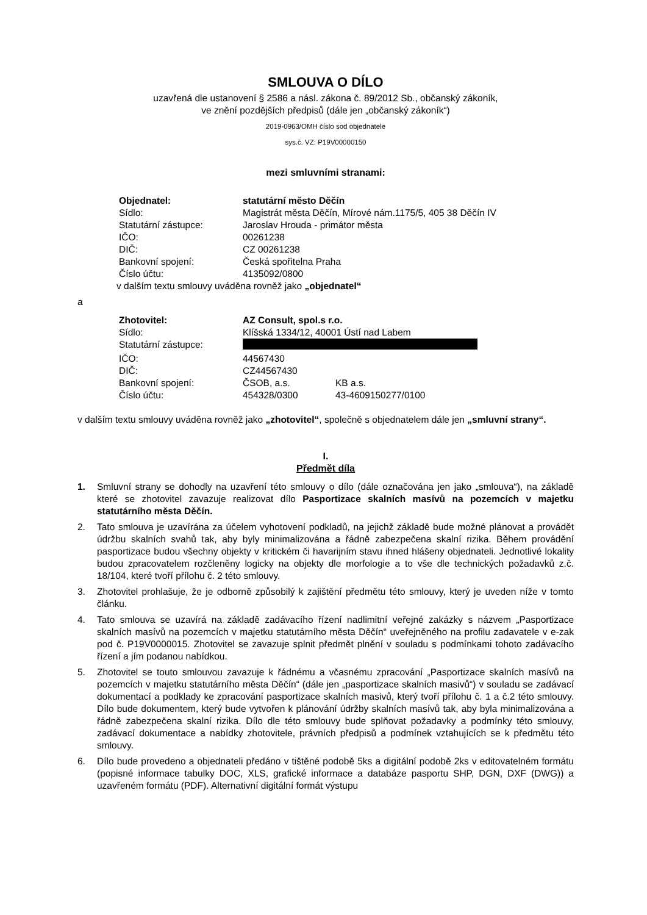SMLOUVA O DÍLO
uzavřená dle ustanovení § 2586 a násl. zákona č. 89/2012 Sb., občanský zákoník,
ve znění pozdějších předpisů (dále jen „občanský zákoník“)
2019-0963/OMH číslo sod objednatele
sys.č. VZ: P19V00000150
mezi smluvními stranami:
| Objednatel: | statutární město Děčín |
| Sídlo: | Magistrát města Děčín, Mírové nám.1175/5, 405 38 Děčín IV |
| Statutární zástupce: | Jaroslav Hrouda - primátor města |
| IČO: | 00261238 |
| DIČ: | CZ 00261238 |
| Bankovní spojení: | Česká spořitelna Praha |
| Číslo účtu: | 4135092/0800 |
v dalším textu smlouvy uváděna rovněž jako „objednatel“
a
| Zhotovitel: | AZ Consult, spol.s r.o. | |
| Sídlo: | Klíšská 1334/12, 40001 Ústí nad Labem | |
| Statutární zástupce: | | |
| IČO: | 44567430 | |
| DIČ: | CZ44567430 | |
| Bankovní spojení: | ČSOB, a.s. | KB a.s. |
| Číslo účtu: | 454328/0300 | 43-4609150277/0100 |
v dalším textu smlouvy uváděna rovněž jako „zhotovitel“, společně s objednatelem dále jen „smluvní strany“.
I.
Předmět díla
1. Smluvní strany se dohodly na uzavření této smlouvy o dílo (dále označována jen jako „smlouva“), na základě které se zhotovitel zavazuje realizovat dílo Pasportizace skalních masívů na pozemcích v majetku statutárního města Děčín.
2. Tato smlouva je uzavírána za účelem vyhotovení podkladů, na jejichž základě bude možné plánovat a provádět údržbu skalních svahů tak, aby byly minimalizována a řádně zabezpečena skalní rizika. Během provádění pasportizace budou všechny objekty v kritickém či havarijním stavu ihned hlášeny objednateli. Jednotlivé lokality budou zpracovatelem rozčleněny logicky na objekty dle morfologie a to vše dle technických požadavků z.č. 18/104, které tvoří přílohu č. 2 této smlouvy.
3. Zhotovitel prohlašuje, že je odborně způsobilý k zajištění předmětu této smlouvy, který je uveden níže v tomto článku.
4. Tato smlouva se uzavírá na základě zadávacího řízení nadlimitní veřejné zakázky s názvem „Pasportizace skalních masívů na pozemcích v majetku statutárního města Děčín“ uveřejněného na profilu zadavatele v e-zak pod č. P19V0000015. Zhotovitel se zavazuje splnit předmět plnění v souladu s podmínkami tohoto zadávacího řízení a jím podanou nabídkou.
5. Zhotovitel se touto smlouvou zavazuje k řádnému a včasnému zpracování „Pasportizace skalních masívů na pozemcích v majetku statutárního města Děčín“ (dále jen „pasportizace skalních masivů“) v souladu se zadávací dokumentací a podklady ke zpracování pasportizace skalních masivů, který tvoří přílohu č. 1 a č.2 této smlouvy. Dílo bude dokumentem, který bude vytvořen k plánování údržby skalních masívů tak, aby byla minimalizována a řádně zabezpečena skalní rizika. Dílo dle této smlouvy bude splňovat požadavky a podmínky této smlouvy, zadávací dokumentace a nabídky zhotovitele, právních předpisů a podmínek vztahujících se k předmětu této smlouvy.
6. Dílo bude provedeno a objednateli předáno v tištěné podobě 5ks a digitální podobě 2ks v editovatelném formátu (popisné informace tabulky DOC, XLS, grafické informace a databáze pasportu SHP, DGN, DXF (DWG)) a uzavřeném formátu (PDF). Alternativní digitální formát výstupu